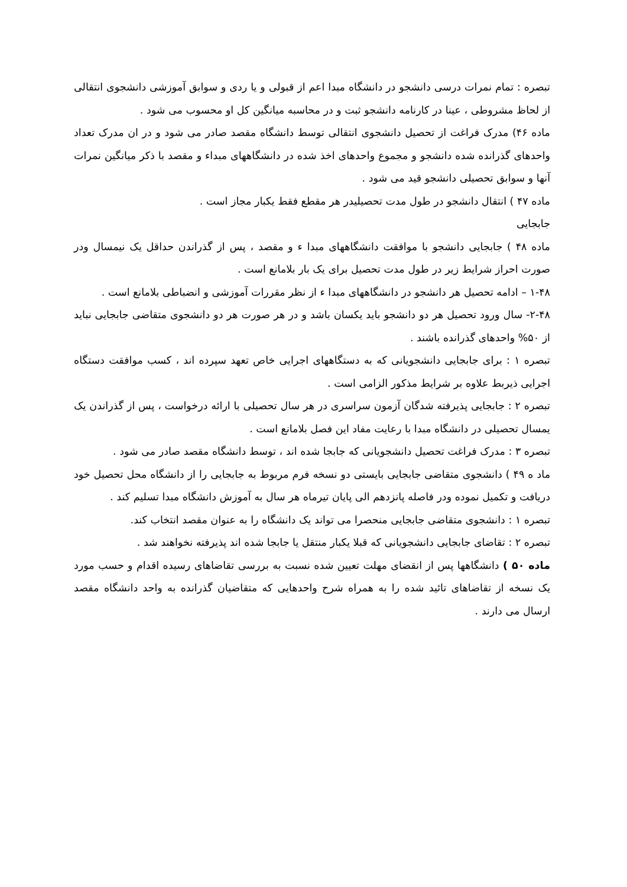تبصره : تمام نمرات درسی دانشجو در دانشگاه مبدا اعم از قبولی و یا ردی و سوابق آموزشی دانشجوی انتقالی از لحاظ مشروطی ، عینا در کارنامه دانشجو ثبت و در محاسبه میانگین کل او محسوب می شود .
ماده ۴۶) مدرک فراغت از تحصیل دانشجوی انتقالی توسط دانشگاه مقصد صادر می شود و در ان مدرک تعداد واحدهای گذرانده شده دانشجو و مجموع واحدهای اخذ شده در دانشگاههای مبداء و مقصد با ذکر میانگین نمرات آنها و سوابق تحصیلی دانشجو قید می شود .
ماده ۴۷ ) انتقال دانشجو در طول مدت تحصیلیدر هر مقطع فقط یکبار مجاز است .
جابجایی
ماده ۴۸ ) جابجایی دانشجو با موافقت دانشگاههای مبدا ء و مقصد ، پس از گذراندن حداقل یک نیمسال ودر صورت احراز شرایط زیر در طول مدت تحصیل برای یک بار بلامانع است .
۱-۴۸ – ادامه تحصیل هر دانشجو در دانشگاههای مبدا ء از نظر مقررات آموزشی و انضباطی بلامانع است .
۲-۴۸- سال ورود تحصیل هر دو دانشجو باید یکسان باشد و در هر صورت هر دو دانشجوی متقاضی جابجایی نباید از ۵۰% واحدهای گذرانده باشند .
تبصره ۱ : برای جابجایی دانشجویانی که به دستگاههای اجرایی خاص تعهد سپرده اند ، کسب موافقت دستگاه اجرایی ذیربط علاوه بر شرایط مذکور الزامی است .
تبصره ۲ : جابجایی پذیرفته شدگان آزمون سراسری در هر سال تحصیلی با ارائه درخواست ، پس از گذراندن یک یمسال تحصیلی در دانشگاه مبدا با رعایت مفاد این فصل بلامانع است .
تبصره ۳ : مدرک فراغت تحصیل دانشجویانی که جابجا شده اند ، توسط دانشگاه مقصد صادر می شود .
ماد ه ۴۹ ) دانشجوی متقاضی جابجایی بایستی دو نسخه فرم مربوط به جابجایی را از دانشگاه محل تحصیل خود دریافت و تکمیل نموده ودر فاصله پانزدهم الی پایان تیرماه هر سال به آموزش دانشگاه مبدا تسلیم کند .
تبصره ۱ : دانشجوی متقاضی جابجایی منحصرا می تواند یک دانشگاه را به عنوان مقصد انتخاب کند.
تبصره ۲ : تقاضای جابجایی دانشجویانی که قبلا یکبار منتقل یا جابجا شده اند پذیرفته نخواهند شد .
ماده ۵۰ ) دانشگاهها پس از انقضای مهلت تعیین شده نسبت به بررسی تقاضاهای رسیده اقدام و حسب مورد یک نسخه از تقاضاهای تائید شده را به همراه شرح واحدهایی که متقاضیان گذرانده به واحد دانشگاه مقصد ارسال می دارند .